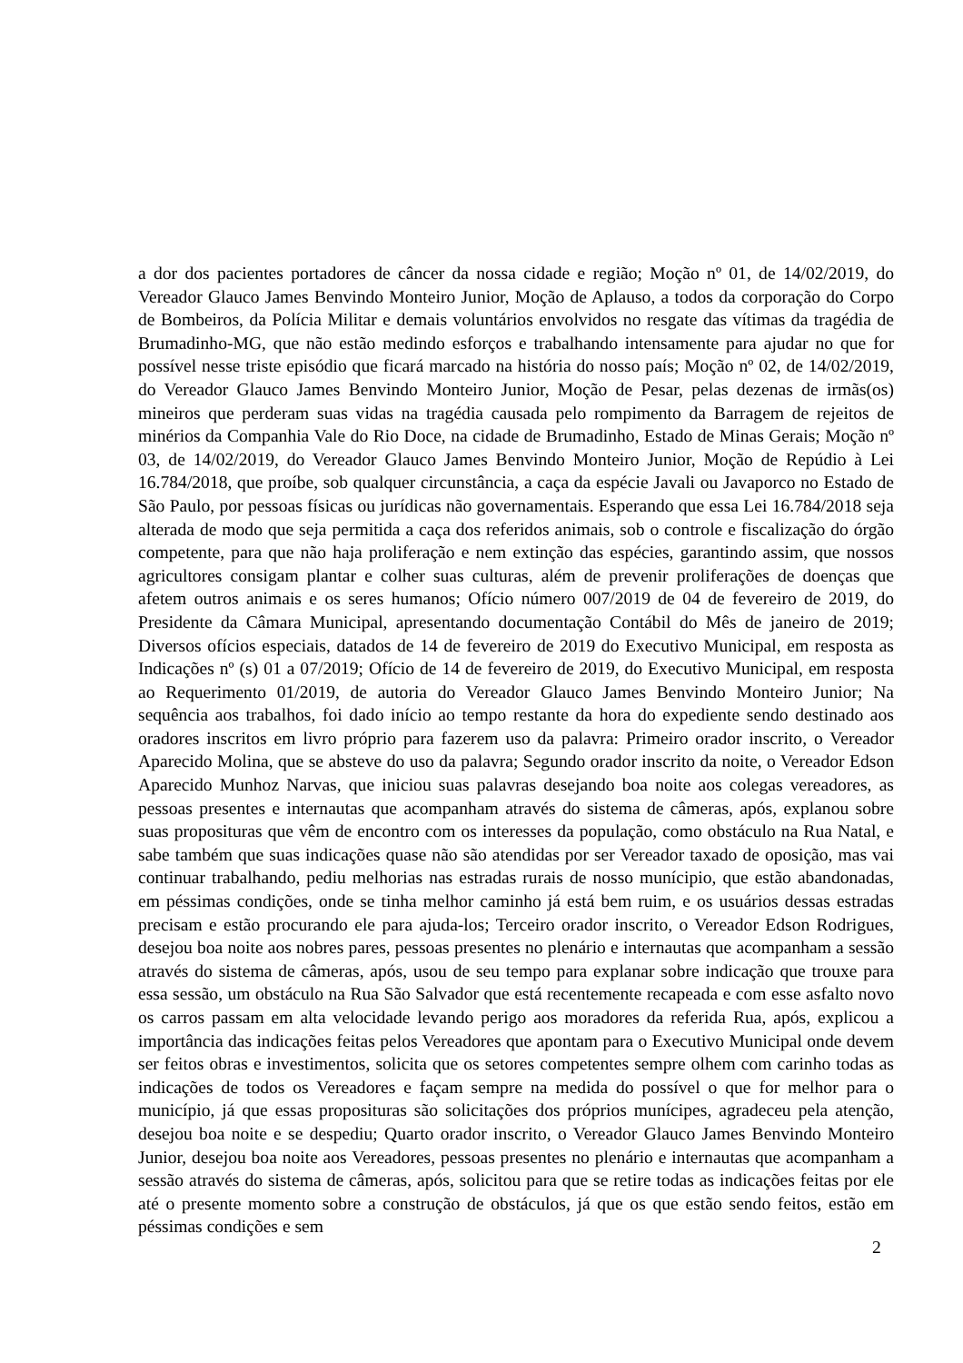a dor dos pacientes portadores de câncer da nossa cidade e região; Moção nº 01, de 14/02/2019, do Vereador Glauco James Benvindo Monteiro Junior, Moção de Aplauso, a todos da corporação do Corpo de Bombeiros, da Polícia Militar e demais voluntários envolvidos no resgate das vítimas da tragédia de Brumadinho-MG, que não estão medindo esforços e trabalhando intensamente para ajudar no que for possível nesse triste episódio que ficará marcado na história do nosso país; Moção nº 02, de 14/02/2019, do Vereador Glauco James Benvindo Monteiro Junior, Moção de Pesar, pelas dezenas de irmãs(os) mineiros que perderam suas vidas na tragédia causada pelo rompimento da Barragem de rejeitos de minérios da Companhia Vale do Rio Doce, na cidade de Brumadinho, Estado de Minas Gerais; Moção nº 03, de 14/02/2019, do Vereador Glauco James Benvindo Monteiro Junior, Moção de Repúdio à Lei 16.784/2018, que proíbe, sob qualquer circunstância, a caça da espécie Javali ou Javaporco no Estado de São Paulo, por pessoas físicas ou jurídicas não governamentais. Esperando que essa Lei 16.784/2018 seja alterada de modo que seja permitida a caça dos referidos animais, sob o controle e fiscalização do órgão competente, para que não haja proliferação e nem extinção das espécies, garantindo assim, que nossos agricultores consigam plantar e colher suas culturas, além de prevenir proliferações de doenças que afetem outros animais e os seres humanos; Ofício número 007/2019 de 04 de fevereiro de 2019, do Presidente da Câmara Municipal, apresentando documentação Contábil do Mês de janeiro de 2019; Diversos ofícios especiais, datados de 14 de fevereiro de 2019 do Executivo Municipal, em resposta as Indicações nº (s) 01 a 07/2019; Ofício de 14 de fevereiro de 2019, do Executivo Municipal, em resposta ao Requerimento 01/2019, de autoria do Vereador Glauco James Benvindo Monteiro Junior; Na sequência aos trabalhos, foi dado início ao tempo restante da hora do expediente sendo destinado aos oradores inscritos em livro próprio para fazerem uso da palavra: Primeiro orador inscrito, o Vereador Aparecido Molina, que se absteve do uso da palavra; Segundo orador inscrito da noite, o Vereador Edson Aparecido Munhoz Narvas, que iniciou suas palavras desejando boa noite aos colegas vereadores, as pessoas presentes e internautas que acompanham através do sistema de câmeras, após, explanou sobre suas proposituras que vêm de encontro com os interesses da população, como obstáculo na Rua Natal, e sabe também que suas indicações quase não são atendidas por ser Vereador taxado de oposição, mas vai continuar trabalhando, pediu melhorias nas estradas rurais de nosso munícipio, que estão abandonadas, em péssimas condições, onde se tinha melhor caminho já está bem ruim, e os usuários dessas estradas precisam e estão procurando ele para ajuda-los; Terceiro orador inscrito, o Vereador Edson Rodrigues, desejou boa noite aos nobres pares, pessoas presentes no plenário e internautas que acompanham a sessão através do sistema de câmeras, após, usou de seu tempo para explanar sobre indicação que trouxe para essa sessão, um obstáculo na Rua São Salvador que está recentemente recapeada e com esse asfalto novo os carros passam em alta velocidade levando perigo aos moradores da referida Rua, após, explicou a importância das indicações feitas pelos Vereadores que apontam para o Executivo Municipal onde devem ser feitos obras e investimentos, solicita que os setores competentes sempre olhem com carinho todas as indicações de todos os Vereadores e façam sempre na medida do possível o que for melhor para o município, já que essas proposituras são solicitações dos próprios munícipes, agradeceu pela atenção, desejou boa noite e se despediu; Quarto orador inscrito, o Vereador Glauco James Benvindo Monteiro Junior, desejou boa noite aos Vereadores, pessoas presentes no plenário e internautas que acompanham a sessão através do sistema de câmeras, após, solicitou para que se retire todas as indicações feitas por ele até o presente momento sobre a construção de obstáculos, já que os que estão sendo feitos, estão em péssimas condições e sem
2